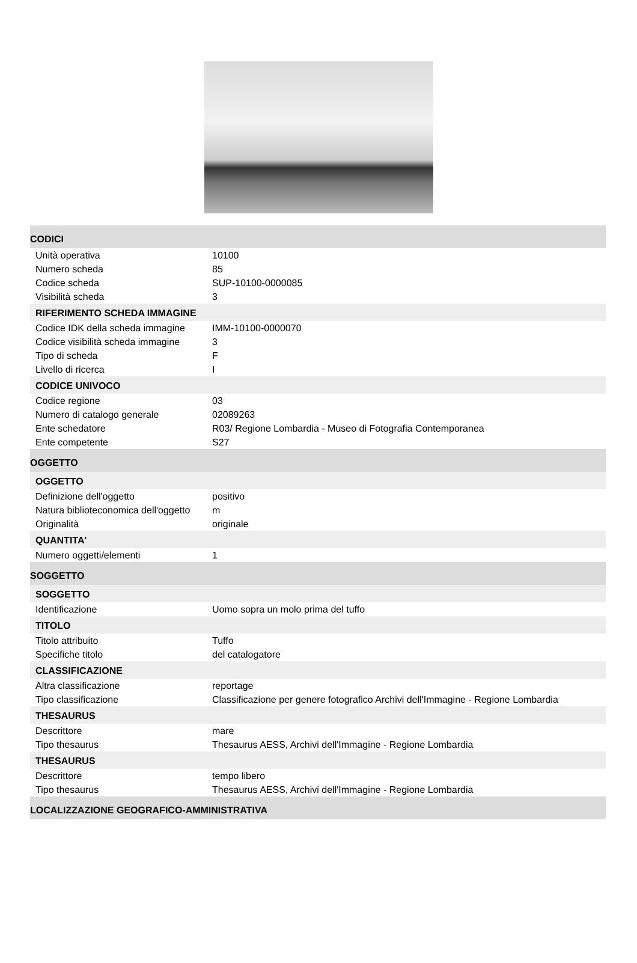| CODICI | |
| Unità operativa | 10100 |
| Numero scheda | 85 |
| Codice scheda | SUP-10100-0000085 |
| Visibilità scheda | 3 |
| RIFERIMENTO SCHEDA IMMAGINE | |
| Codice IDK della scheda immagine | IMM-10100-0000070 |
| Codice visibilità scheda immagine | 3 |
| Tipo di scheda | F |
| Livello di ricerca | I |
| CODICE UNIVOCO | |
| Codice regione | 03 |
| Numero di catalogo generale | 02089263 |
| Ente schedatore | R03/ Regione Lombardia - Museo di Fotografia Contemporanea |
| Ente competente | S27 |
| OGGETTO | |
| OGGETTO | |
| Definizione dell'oggetto | positivo |
| Natura biblioteconomica dell'oggetto | m |
| Originalità | originale |
| QUANTITA' | |
| Numero oggetti/elementi | 1 |
| SOGGETTO | |
| SOGGETTO | |
| Identificazione | Uomo sopra un molo prima del tuffo |
| TITOLO | |
| Titolo attribuito | Tuffo |
| Specifiche titolo | del catalogatore |
| CLASSIFICAZIONE | |
| Altra classificazione | reportage |
| Tipo classificazione | Classificazione per genere fotografico Archivi dell'Immagine - Regione Lombardia |
| THESAURUS | |
| Descrittore | mare |
| Tipo thesaurus | Thesaurus AESS, Archivi dell'Immagine - Regione Lombardia |
| THESAURUS | |
| Descrittore | tempo libero |
| Tipo thesaurus | Thesaurus AESS, Archivi dell'Immagine - Regione Lombardia |
| LOCALIZZAZIONE GEOGRAFICO-AMMINISTRATIVA | |